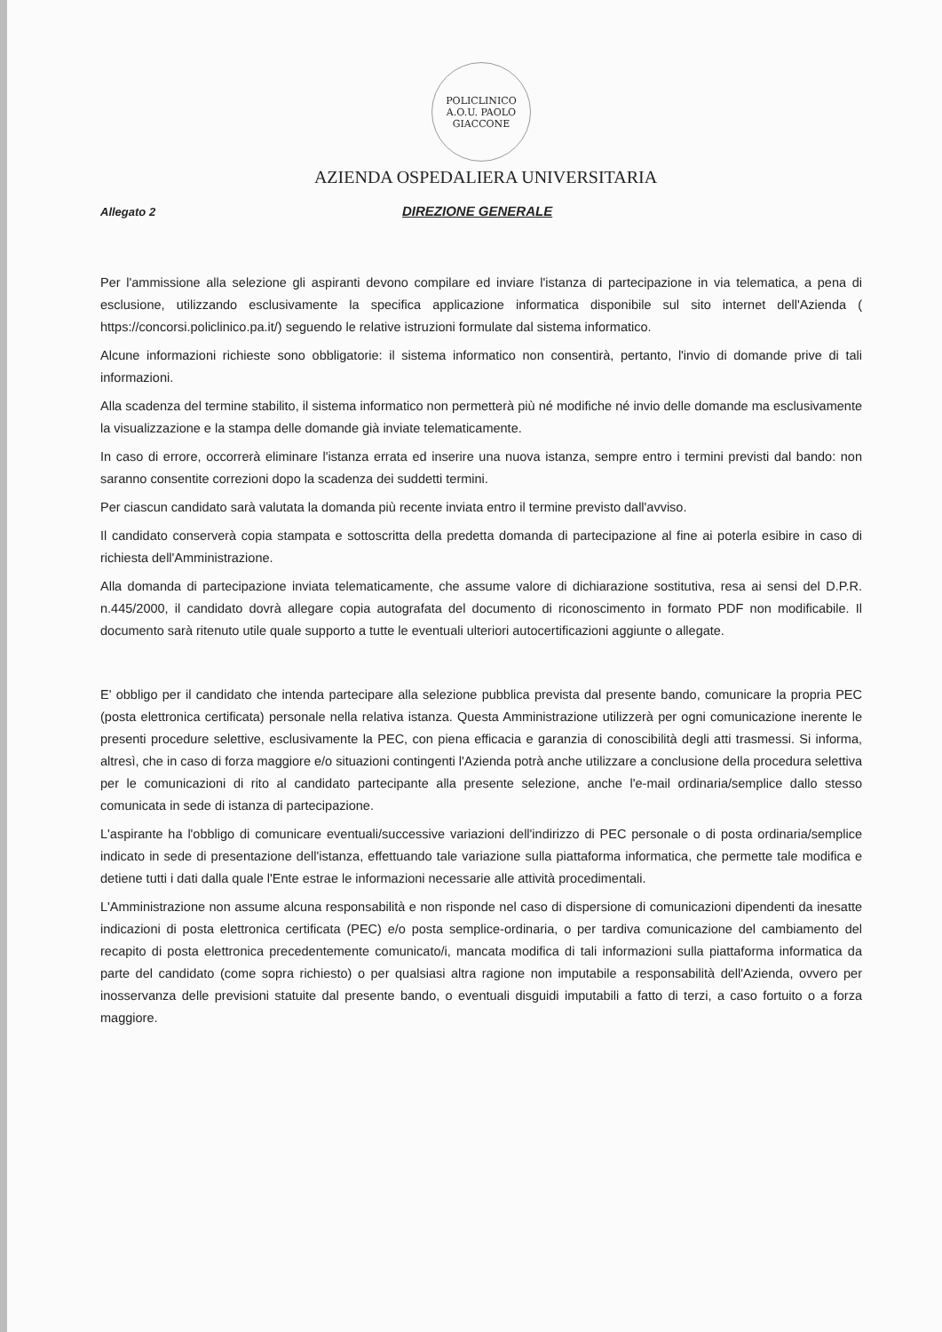POLICLINICO
A.O.U. PAOLO
GIACCONE
AZIENDA OSPEDALIERA UNIVERSITARIA
Allegato 2
DIREZIONE GENERALE
Per l'ammissione alla selezione gli aspiranti devono compilare ed inviare l'istanza di partecipazione in via telematica, a pena di esclusione, utilizzando esclusivamente la specifica applicazione informatica disponibile sul sito internet dell'Azienda ( https://concorsi.policlinico.pa.it/) seguendo le relative istruzioni formulate dal sistema informatico.
Alcune informazioni richieste sono obbligatorie: il sistema informatico non consentirà, pertanto, l'invio di domande prive di tali informazioni.
Alla scadenza del termine stabilito, il sistema informatico non permetterà più né modifiche né invio delle domande ma esclusivamente la visualizzazione e la stampa delle domande già inviate telematicamente.
In caso di errore, occorrerà eliminare l'istanza errata ed inserire una nuova istanza, sempre entro i termini previsti dal bando: non saranno consentite correzioni dopo la scadenza dei suddetti termini.
Per ciascun candidato sarà valutata la domanda più recente inviata entro il termine previsto dall'avviso.
Il candidato conserverà copia stampata e sottoscritta della predetta domanda di partecipazione al fine ai poterla esibire in caso di richiesta dell'Amministrazione.
Alla domanda di partecipazione inviata telematicamente, che assume valore di dichiarazione sostitutiva, resa ai sensi del D.P.R. n.445/2000, il candidato dovrà allegare copia autografata del documento di riconoscimento in formato PDF non modificabile. Il documento sarà ritenuto utile quale supporto a tutte le eventuali ulteriori autocertificazioni aggiunte o allegate.
E' obbligo per il candidato che intenda partecipare alla selezione pubblica prevista dal presente bando, comunicare la propria PEC (posta elettronica certificata) personale nella relativa istanza. Questa Amministrazione utilizzerà per ogni comunicazione inerente le presenti procedure selettive, esclusivamente la PEC, con piena efficacia e garanzia di conoscibilità degli atti trasmessi. Si informa, altresì, che in caso di forza maggiore e/o situazioni contingenti l'Azienda potrà anche utilizzare a conclusione della procedura selettiva per le comunicazioni di rito al candidato partecipante alla presente selezione, anche l'e-mail ordinaria/semplice dallo stesso comunicata in sede di istanza di partecipazione.
L'aspirante ha l'obbligo di comunicare eventuali/successive variazioni dell'indirizzo di PEC personale o di posta ordinaria/semplice indicato in sede di presentazione dell'istanza, effettuando tale variazione sulla piattaforma informatica, che permette tale modifica e detiene tutti i dati dalla quale l'Ente estrae le informazioni necessarie alle attività procedimentali.
L'Amministrazione non assume alcuna responsabilità e non risponde nel caso di dispersione di comunicazioni dipendenti da inesatte indicazioni di posta elettronica certificata (PEC) e/o posta semplice-ordinaria, o per tardiva comunicazione del cambiamento del recapito di posta elettronica precedentemente comunicato/i, mancata modifica di tali informazioni sulla piattaforma informatica da parte del candidato (come sopra richiesto) o per qualsiasi altra ragione non imputabile a responsabilità dell'Azienda, ovvero per inosservanza delle previsioni statuite dal presente bando, o eventuali disguidi imputabili a fatto di terzi, a caso fortuito o a forza maggiore.